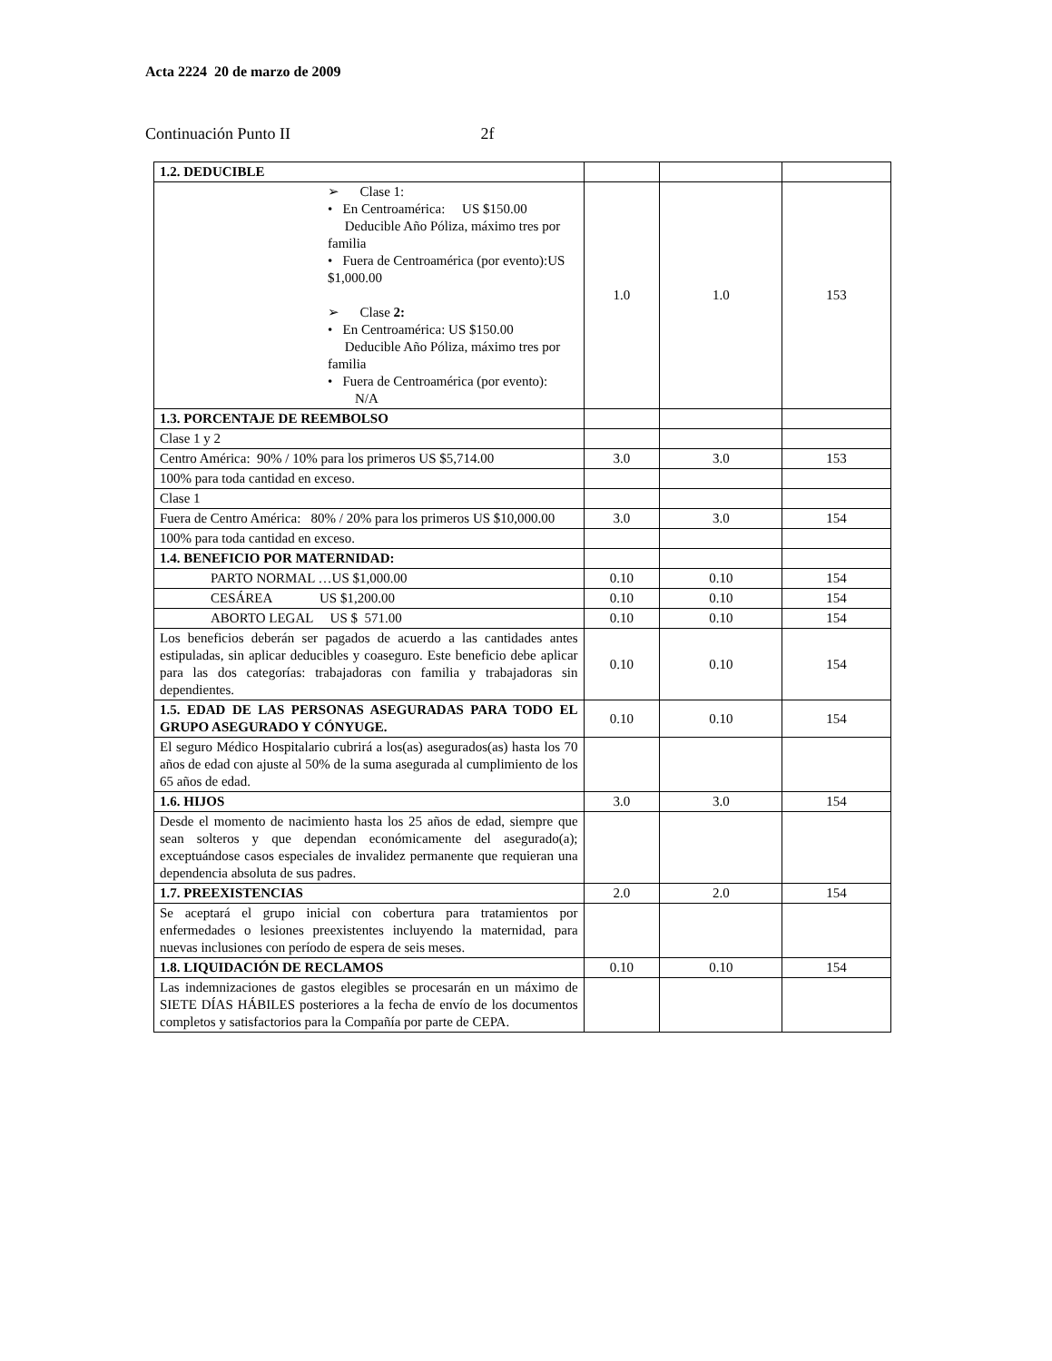Acta 2224 20 de marzo de 2009
Continuación Punto II 2f
| 1.2. DEDUCIBLE | | | |
| ➢ Clase 1: • En Centroamérica: US $150.00 Deducible Año Póliza, máximo tres por familia • Fuera de Centroamérica (por evento):US $1,000.00 ➢ Clase 2: • En Centroamérica: US $150.00 Deducible Año Póliza, máximo tres por familia • Fuera de Centroamérica (por evento): N/A | 1.0 | 1.0 | 153 |
| 1.3. PORCENTAJE DE REEMBOLSO | | | |
| Clase 1 y 2 | | | |
| Centro América: 90% / 10% para los primeros US $5,714.00 | 3.0 | 3.0 | 153 |
| 100% para toda cantidad en exceso. | | | |
| Clase 1 | | | |
| Fuera de Centro América: 80% / 20% para los primeros US $10,000.00 | 3.0 | 3.0 | 154 |
| 100% para toda cantidad en exceso. | | | |
| 1.4. BENEFICIO POR MATERNIDAD: | | | |
| PARTO NORMAL …US $1,000.00 | 0.10 | 0.10 | 154 |
| CESÁREA US $1,200.00 | 0.10 | 0.10 | 154 |
| ABORTO LEGAL US $ 571.00 | 0.10 | 0.10 | 154 |
| Los beneficios deberán ser pagados de acuerdo a las cantidades antes estipuladas, sin aplicar deducibles y coaseguro. Este beneficio debe aplicar para las dos categorías: trabajadoras con familia y trabajadoras sin dependientes. | 0.10 | 0.10 | 154 |
| 1.5. EDAD DE LAS PERSONAS ASEGURADAS PARA TODO EL GRUPO ASEGURADO Y CÓNYUGE. | 0.10 | 0.10 | 154 |
| El seguro Médico Hospitalario cubrirá a los(as) asegurados(as) hasta los 70 años de edad con ajuste al 50% de la suma asegurada al cumplimiento de los 65 años de edad. | | | |
| 1.6. HIJOS | 3.0 | 3.0 | 154 |
| Desde el momento de nacimiento hasta los 25 años de edad, siempre que sean solteros y que dependan económicamente del asegurado(a); exceptuándose casos especiales de invalidez permanente que requieran una dependencia absoluta de sus padres. | | | |
| 1.7. PREEXISTENCIAS | 2.0 | 2.0 | 154 |
| Se aceptará el grupo inicial con cobertura para tratamientos por enfermedades o lesiones preexistentes incluyendo la maternidad, para nuevas inclusiones con período de espera de seis meses. | | | |
| 1.8. LIQUIDACIÓN DE RECLAMOS | 0.10 | 0.10 | 154 |
| Las indemnizaciones de gastos elegibles se procesarán en un máximo de SIETE DÍAS HÁBILES posteriores a la fecha de envío de los documentos completos y satisfactorios para la Compañía por parte de CEPA. | | | |